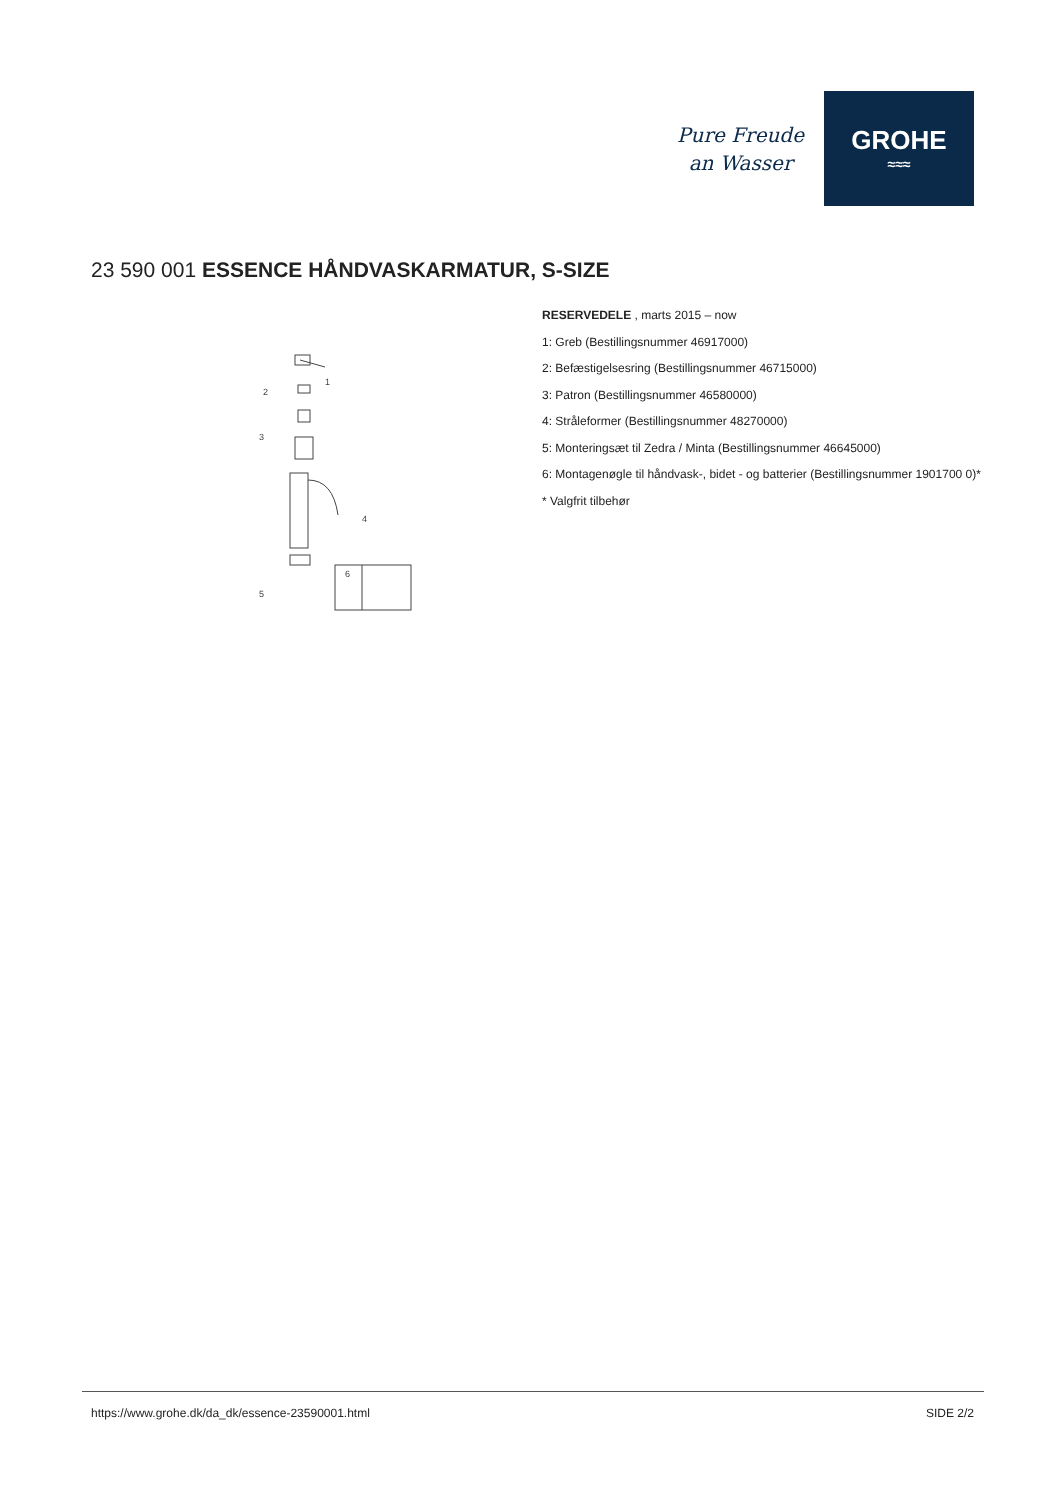Pure Freude
an Wasser
GROHE
≈≈≈
23 590 001 ESSENCE HÅNDVASKARMATUR, S-SIZE
2
1
3
4
5
6
RESERVEDELE , marts 2015 – now
1: Greb (Bestillingsnummer 46917000)
2: Befæstigelsesring (Bestillingsnummer 46715000)
3: Patron (Bestillingsnummer 46580000)
4: Stråleformer (Bestillingsnummer 48270000)
5: Monteringsæt til Zedra / Minta (Bestillingsnummer 46645000)
6: Montagenøgle til håndvask-, bidet - og batterier (Bestillingsnummer 1901700 0)*
* Valgfrit tilbehør
https://www.grohe.dk/da_dk/essence-23590001.html
SIDE 2/2